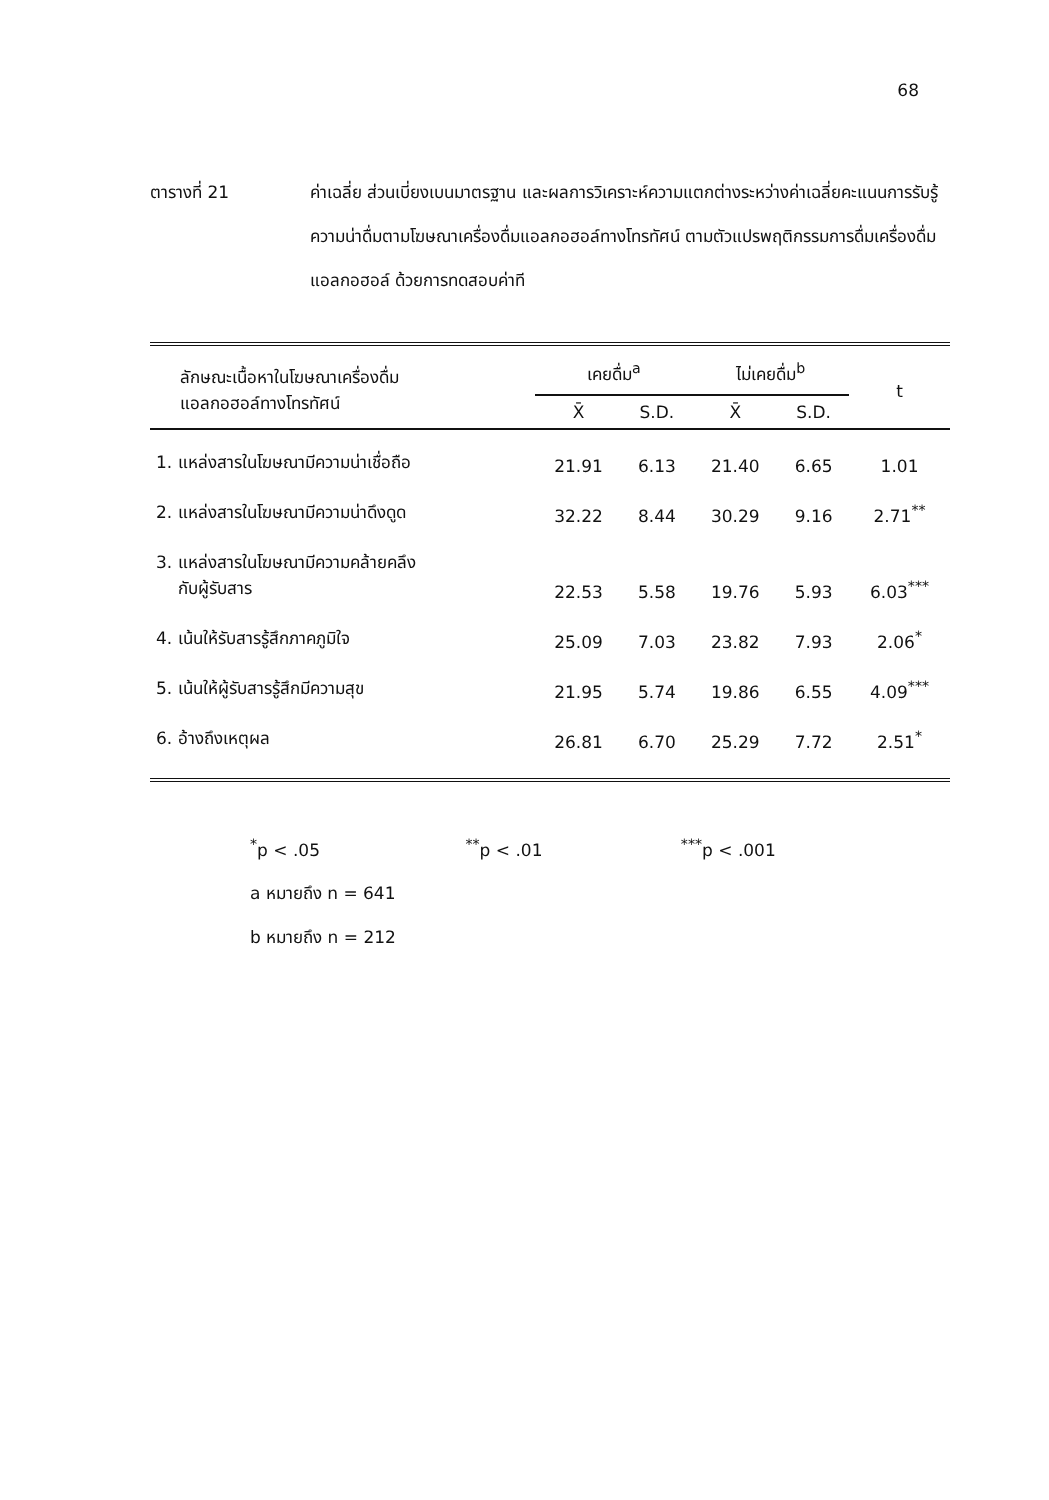68
ตารางที่ 21 ค่าเฉลี่ย ส่วนเบี่ยงเบนมาตรฐาน และผลการวิเคราะห์ความแตกต่างระหว่างค่าเฉลี่ยคะแนนการรับรู้ความน่าดื่มตามโฆษณาเครื่องดื่มแอลกอฮอล์ทางโทรทัศน์ ตามตัวแปรพฤติกรรมการดื่มเครื่องดื่มแอลกอฮอล์ ด้วยการทดสอบค่าที
| ลักษณะเนื้อหาในโฆษณาเครื่องดื่ม แอลกอฮอล์ทางโทรทัศน์ | เคยดื่ม<sup>a</sup> | | ไม่เคยดื่ม<sup>b</sup> | | t |
| --- | --- | --- | --- | --- | --- |
| | X̄ | S.D. | X̄ | S.D. | |
| 1. แหล่งสารในโฆษณามีความน่าเชื่อถือ | 21.91 | 6.13 | 21.40 | 6.65 | 1.01 |
| 2. แหล่งสารในโฆษณามีความน่าดึงดูด | 32.22 | 8.44 | 30.29 | 9.16 | 2.71<sup>**</sup> |
| 3. แหล่งสารในโฆษณามีความคล้ายคลึง กับผู้รับสาร | 22.53 | 5.58 | 19.76 | 5.93 | 6.03<sup>***</sup> |
| 4. เน้นให้รับสารรู้สึกภาคภูมิใจ | 25.09 | 7.03 | 23.82 | 7.93 | 2.06<sup>*</sup> |
| 5. เน้นให้ผู้รับสารรู้สึกมีความสุข | 21.95 | 5.74 | 19.86 | 6.55 | 4.09<sup>***</sup> |
| 6. อ้างถึงเหตุผล | 26.81 | 6.70 | 25.29 | 7.72 | 2.51<sup>*</sup> |
<sup>*</sup> p < .05 <sup>**</sup>p < .01 <sup>***</sup>p < .001
a หมายถึง n = 641
b หมายถึง n = 212